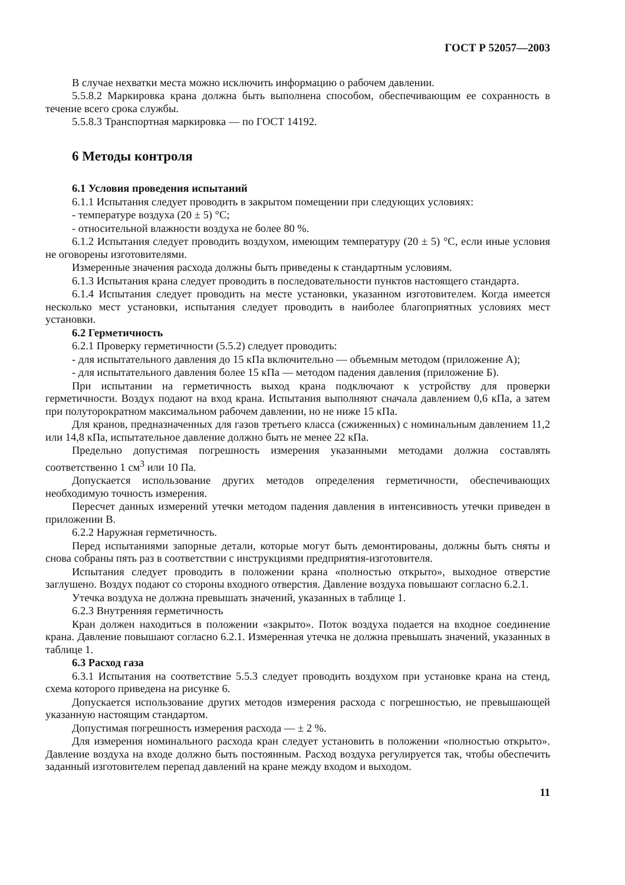ГОСТ Р 52057—2003
В случае нехватки места можно исключить информацию о рабочем давлении.
5.5.8.2 Маркировка крана должна быть выполнена способом, обеспечивающим ее сохранность в течение всего срока службы.
5.5.8.3 Транспортная маркировка — по ГОСТ 14192.
6 Методы контроля
6.1 Условия проведения испытаний
6.1.1 Испытания следует проводить в закрытом помещении при следующих условиях:
- температуре воздуха (20 ± 5) °С;
- относительной влажности воздуха не более 80 %.
6.1.2 Испытания следует проводить воздухом, имеющим температуру (20 ± 5) °С, если иные условия не оговорены изготовителями.
Измеренные значения расхода должны быть приведены к стандартным условиям.
6.1.3 Испытания крана следует проводить в последовательности пунктов настоящего стандарта.
6.1.4 Испытания следует проводить на месте установки, указанном изготовителем. Когда имеется несколько мест установки, испытания следует проводить в наиболее благоприятных условиях мест установки.
6.2 Герметичность
6.2.1 Проверку герметичности (5.5.2) следует проводить:
- для испытательного давления до 15 кПа включительно — объемным методом (приложение А);
- для испытательного давления более 15 кПа — методом падения давления (приложение Б).
При испытании на герметичность выход крана подключают к устройству для проверки герметичности. Воздух подают на вход крана. Испытания выполняют сначала давлением 0,6 кПа, а затем при полуторократном максимальном рабочем давлении, но не ниже 15 кПа.
Для кранов, предназначенных для газов третьего класса (сжиженных) с номинальным давлением 11,2 или 14,8 кПа, испытательное давление должно быть не менее 22 кПа.
Предельно допустимая погрешность измерения указанными методами должна составлять соответственно 1 см<sup>3</sup> или 10 Па.
Допускается использование других методов определения герметичности, обеспечивающих необходимую точность измерения.
Пересчет данных измерений утечки методом падения давления в интенсивность утечки приведен в приложении В.
6.2.2 Наружная герметичность.
Перед испытаниями запорные детали, которые могут быть демонтированы, должны быть сняты и снова собраны пять раз в соответствии с инструкциями предприятия-изготовителя.
Испытания следует проводить в положении крана «полностью открыто», выходное отверстие заглушено. Воздух подают со стороны входного отверстия. Давление воздуха повышают согласно 6.2.1.
Утечка воздуха не должна превышать значений, указанных в таблице 1.
6.2.3 Внутренняя герметичность
Кран должен находиться в положении «закрыто». Поток воздуха подается на входное соединение крана. Давление повышают согласно 6.2.1. Измеренная утечка не должна превышать значений, указанных в таблице 1.
6.3 Расход газа
6.3.1 Испытания на соответствие 5.5.3 следует проводить воздухом при установке крана на стенд, схема которого приведена на рисунке 6.
Допускается использование других методов измерения расхода с погрешностью, не превышающей указанную настоящим стандартом.
Допустимая погрешность измерения расхода — ± 2 %.
Для измерения номинального расхода кран следует установить в положении «полностью открыто». Давление воздуха на входе должно быть постоянным. Расход воздуха регулируется так, чтобы обеспечить заданный изготовителем перепад давлений на кране между входом и выходом.
11